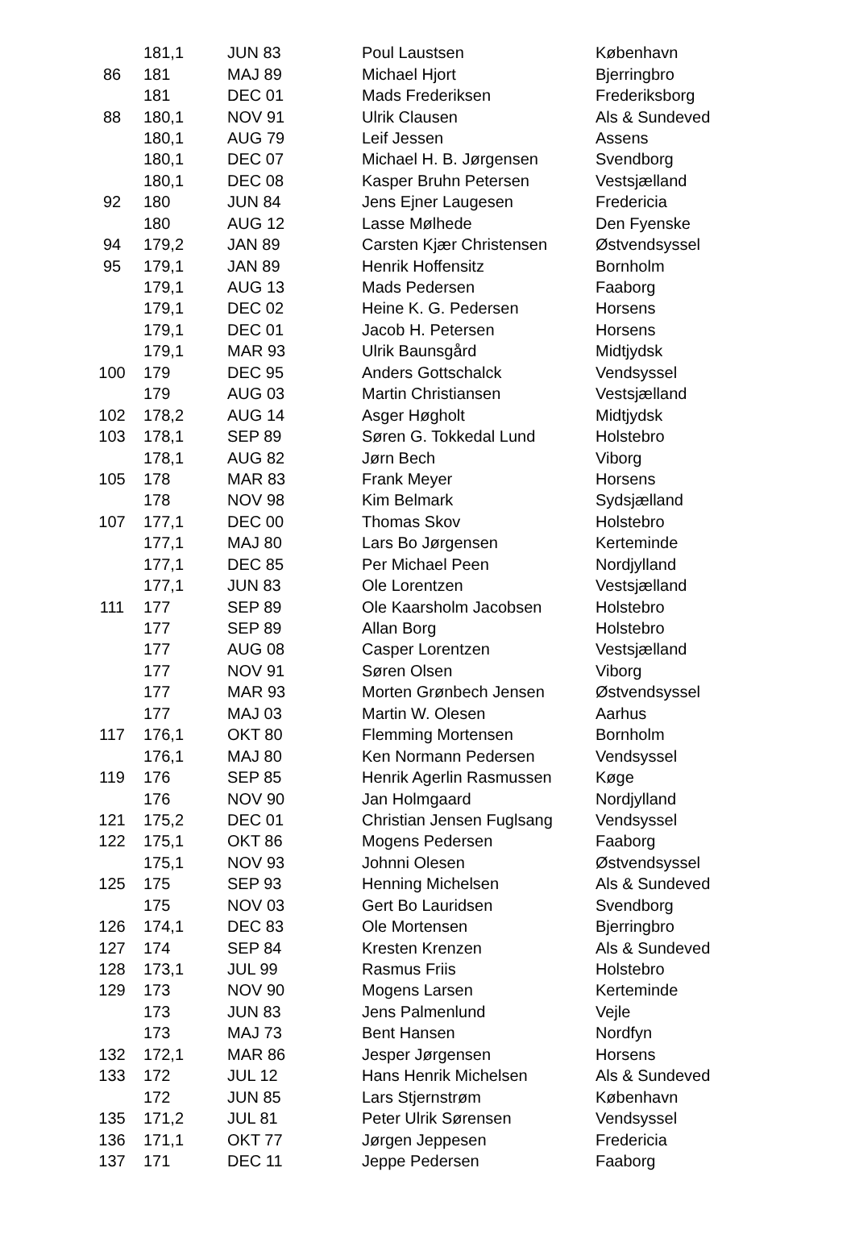| | 181,1 | JUN 83 | Poul Laustsen | København |
| 86 | 181 | MAJ 89 | Michael Hjort | Bjerringbro |
| | 181 | DEC 01 | Mads Frederiksen | Frederiksborg |
| 88 | 180,1 | NOV 91 | Ulrik Clausen | Als & Sundeved |
| | 180,1 | AUG 79 | Leif Jessen | Assens |
| | 180,1 | DEC 07 | Michael H. B. Jørgensen | Svendborg |
| | 180,1 | DEC 08 | Kasper Bruhn Petersen | Vestsjælland |
| 92 | 180 | JUN 84 | Jens Ejner Laugesen | Fredericia |
| | 180 | AUG 12 | Lasse Mølhede | Den Fyenske |
| 94 | 179,2 | JAN 89 | Carsten Kjær Christensen | Østvendsyssel |
| 95 | 179,1 | JAN 89 | Henrik Hoffensitz | Bornholm |
| | 179,1 | AUG 13 | Mads Pedersen | Faaborg |
| | 179,1 | DEC 02 | Heine K. G. Pedersen | Horsens |
| | 179,1 | DEC 01 | Jacob H. Petersen | Horsens |
| | 179,1 | MAR 93 | Ulrik Baunsgård | Midtjydsk |
| 100 | 179 | DEC 95 | Anders Gottschalck | Vendsyssel |
| | 179 | AUG 03 | Martin Christiansen | Vestsjælland |
| 102 | 178,2 | AUG 14 | Asger Høgholt | Midtjydsk |
| 103 | 178,1 | SEP 89 | Søren G. Tokkedal Lund | Holstebro |
| | 178,1 | AUG 82 | Jørn Bech | Viborg |
| 105 | 178 | MAR 83 | Frank Meyer | Horsens |
| | 178 | NOV 98 | Kim Belmark | Sydsjælland |
| 107 | 177,1 | DEC 00 | Thomas Skov | Holstebro |
| | 177,1 | MAJ 80 | Lars Bo Jørgensen | Kerteminde |
| | 177,1 | DEC 85 | Per Michael Peen | Nordjylland |
| | 177,1 | JUN 83 | Ole Lorentzen | Vestsjælland |
| 111 | 177 | SEP 89 | Ole Kaarsholm Jacobsen | Holstebro |
| | 177 | SEP 89 | Allan Borg | Holstebro |
| | 177 | AUG 08 | Casper Lorentzen | Vestsjælland |
| | 177 | NOV 91 | Søren Olsen | Viborg |
| | 177 | MAR 93 | Morten Grønbech Jensen | Østvendsyssel |
| | 177 | MAJ 03 | Martin W. Olesen | Aarhus |
| 117 | 176,1 | OKT 80 | Flemming Mortensen | Bornholm |
| | 176,1 | MAJ 80 | Ken Normann Pedersen | Vendsyssel |
| 119 | 176 | SEP 85 | Henrik Agerlin Rasmussen | Køge |
| | 176 | NOV 90 | Jan Holmgaard | Nordjylland |
| 121 | 175,2 | DEC 01 | Christian Jensen Fuglsang | Vendsyssel |
| 122 | 175,1 | OKT 86 | Mogens Pedersen | Faaborg |
| | 175,1 | NOV 93 | Johnni Olesen | Østvendsyssel |
| 125 | 175 | SEP 93 | Henning Michelsen | Als & Sundeved |
| | 175 | NOV 03 | Gert Bo Lauridsen | Svendborg |
| 126 | 174,1 | DEC 83 | Ole Mortensen | Bjerringbro |
| 127 | 174 | SEP 84 | Kresten Krenzen | Als & Sundeved |
| 128 | 173,1 | JUL 99 | Rasmus Friis | Holstebro |
| 129 | 173 | NOV 90 | Mogens Larsen | Kerteminde |
| | 173 | JUN 83 | Jens Palmenlund | Vejle |
| | 173 | MAJ 73 | Bent Hansen | Nordfyn |
| 132 | 172,1 | MAR 86 | Jesper Jørgensen | Horsens |
| 133 | 172 | JUL 12 | Hans Henrik Michelsen | Als & Sundeved |
| | 172 | JUN 85 | Lars Stjernstrøm | København |
| 135 | 171,2 | JUL 81 | Peter Ulrik Sørensen | Vendsyssel |
| 136 | 171,1 | OKT 77 | Jørgen Jeppesen | Fredericia |
| 137 | 171 | DEC 11 | Jeppe Pedersen | Faaborg |